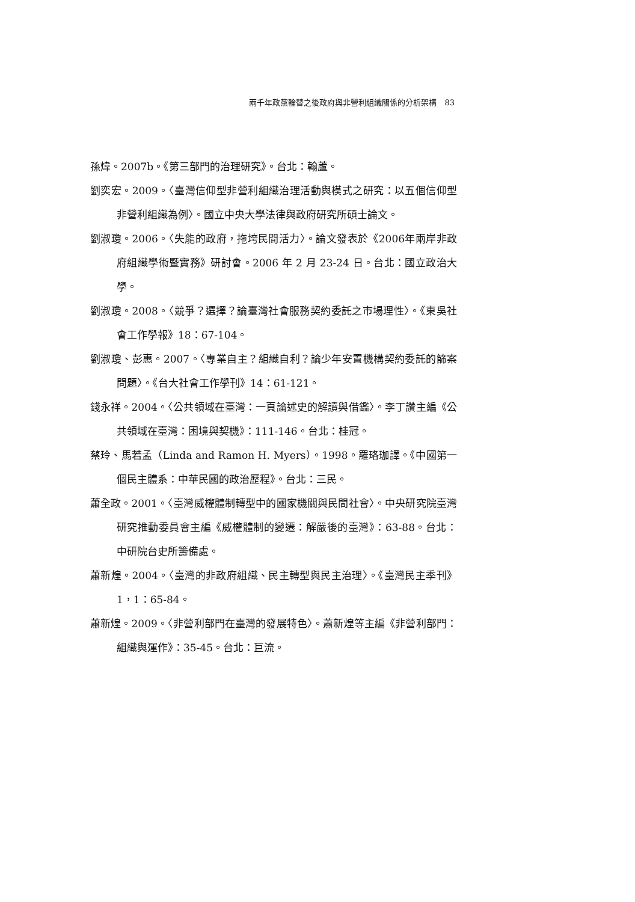兩千年政黨輪替之後政府與非營利組織關係的分析架構　83
孫煒。2007b。《第三部門的治理研究》。台北：翰蘆。
劉奕宏。2009。〈臺灣信仰型非營利組織治理活動與模式之研究：以五個信仰型非營利組織為例〉。國立中央大學法律與政府研究所碩士論文。
劉淑瓊。2006。〈失能的政府，拖垮民間活力〉。論文發表於《2006年兩岸非政府組織學術暨實務》研討會。2006 年 2 月 23-24 日。台北：國立政治大學。
劉淑瓊。2008。〈競爭？選擇？論臺灣社會服務契約委託之市場理性〉。《東吳社會工作學報》18：67-104。
劉淑瓊、彭惠。2007。〈專業自主？組織自利？論少年安置機構契約委託的篩案問題〉。《台大社會工作學刊》14：61-121。
錢永祥。2004。〈公共領域在臺灣：一頁論述史的解讀與借鑑〉。李丁讚主編《公共領域在臺灣：困境與契機》：111-146。台北：桂冠。
蔡玲、馬若孟（Linda and Ramon H. Myers）。1998。羅珞珈譯。《中國第一個民主體系：中華民國的政治歷程》。台北：三民。
蕭全政。2001。〈臺灣威權體制轉型中的國家機關與民間社會〉。中央研究院臺灣研究推動委員會主編《威權體制的變遷：解嚴後的臺灣》：63-88。台北：中研院台史所籌備處。
蕭新煌。2004。〈臺灣的非政府組織、民主轉型與民主治理〉。《臺灣民主季刊》1，1：65-84。
蕭新煌。2009。〈非營利部門在臺灣的發展特色〉。蕭新煌等主編《非營利部門：組織與運作》：35-45。台北：巨流。